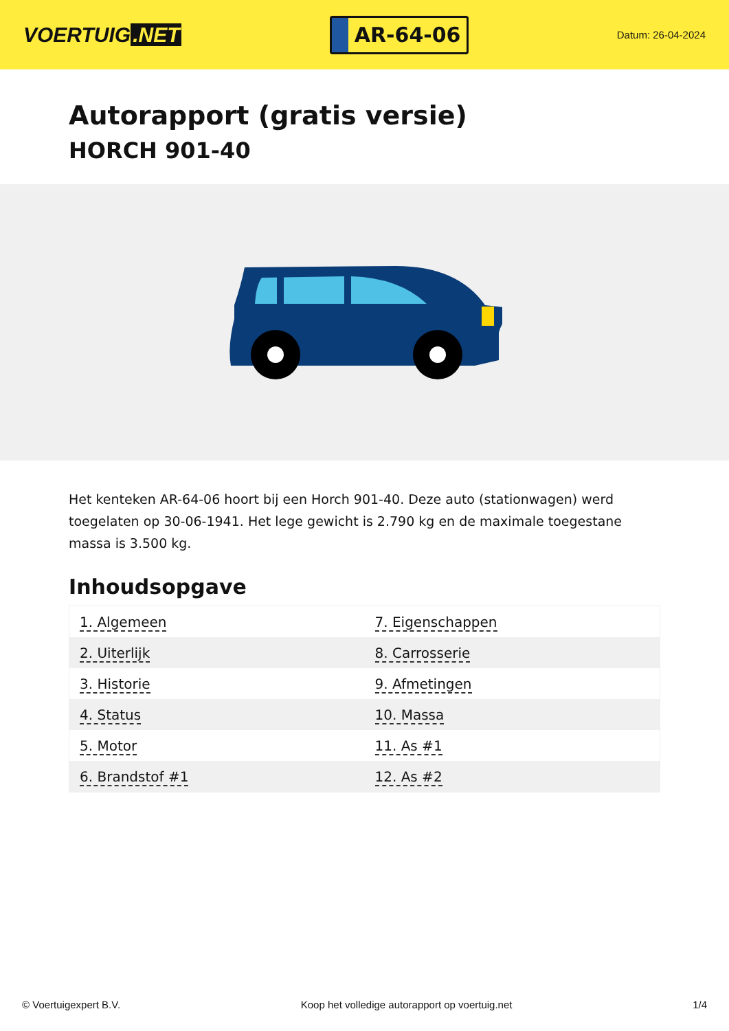VOERTUIG.NET
AR-64-06
Datum: 26-04-2024
Autorapport (gratis versie)
HORCH 901-40
Het kenteken AR-64-06 hoort bij een Horch 901-40. Deze auto (stationwagen) werd toegelaten op 30-06-1941. Het lege gewicht is 2.790 kg en de maximale toegestane massa is 3.500 kg.
Inhoudsopgave
| 1. Algemeen | 7. Eigenschappen |
| 2. Uiterlijk | 8. Carrosserie |
| 3. Historie | 9. Afmetingen |
| 4. Status | 10. Massa |
| 5. Motor | 11. As #1 |
| 6. Brandstof #1 | 12. As #2 |
© Voertuigexpert B.V. Koop het volledige autorapport op voertuig.net 1/4